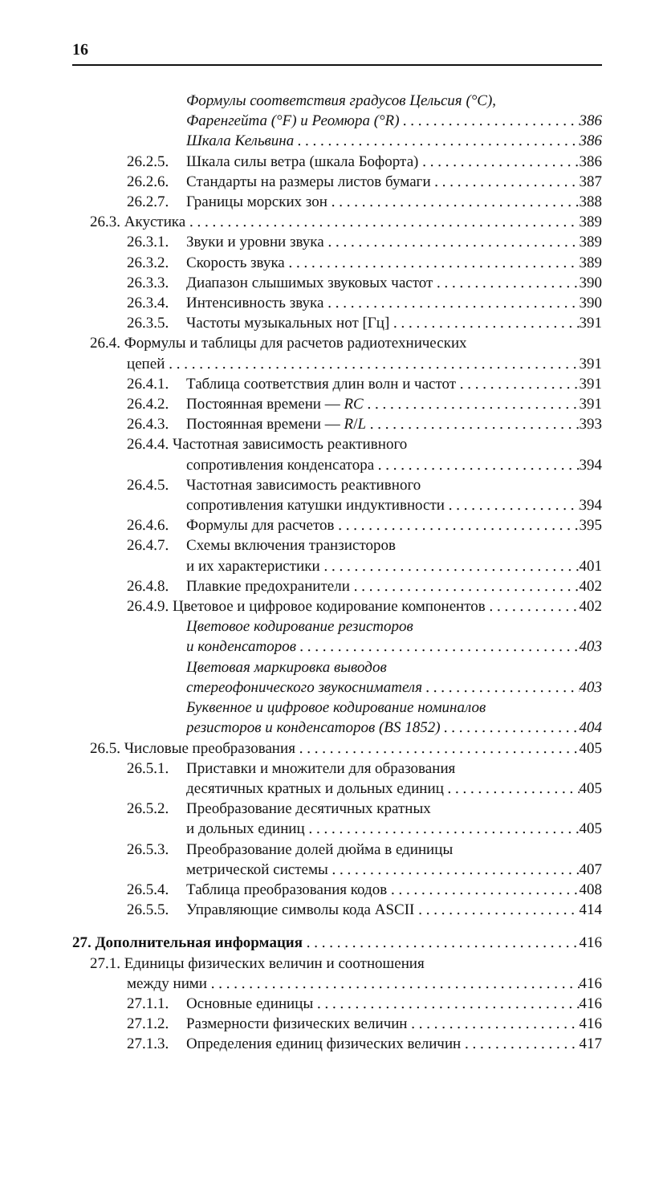16
Формулы соответствия градусов Цельсия (°C),
Фаренгейта (°F) и Реомюра (°R) 386
Шкала Кельвина 386
26.2.5. Шкала силы ветра (шкала Бофорта) 386
26.2.6. Стандарты на размеры листов бумаги 387
26.2.7. Границы морских зон 388
26.3. Акустика 389
26.3.1. Звуки и уровни звука 389
26.3.2. Скорость звука 389
26.3.3. Диапазон слышимых звуковых частот 390
26.3.4. Интенсивность звука 390
26.3.5. Частоты музыкальных нот [Гц] 391
26.4. Формулы и таблицы для расчетов радиотехнических
цепей 391
26.4.1. Таблица соответствия длин волн и частот 391
26.4.2. Постоянная времени — RC 391
26.4.3. Постоянная времени — R/L 393
26.4.4. Частотная зависимость реактивного
сопротивления конденсатора 394
26.4.5. Частотная зависимость реактивного
сопротивления катушки индуктивности 394
26.4.6. Формулы для расчетов 395
26.4.7. Схемы включения транзисторов
и их характеристики 401
26.4.8. Плавкие предохранители 402
26.4.9. Цветовое и цифровое кодирование компонентов 402
Цветовое кодирование резисторов
и конденсаторов 403
Цветовая маркировка выводов
стереофонического звукоснимателя 403
Буквенное и цифровое кодирование номиналов
резисторов и конденсаторов (BS 1852) 404
26.5. Числовые преобразования 405
26.5.1. Приставки и множители для образования
десятичных кратных и дольных единиц 405
26.5.2. Преобразование десятичных кратных
и дольных единиц 405
26.5.3. Преобразование долей дюйма в единицы
метрической системы 407
26.5.4. Таблица преобразования кодов 408
26.5.5. Управляющие символы кода ASCII 414
27. Дополнительная информация 416
27.1. Единицы физических величин и соотношения
между ними 416
27.1.1. Основные единицы 416
27.1.2. Размерности физических величин 416
27.1.3. Определения единиц физических величин 417